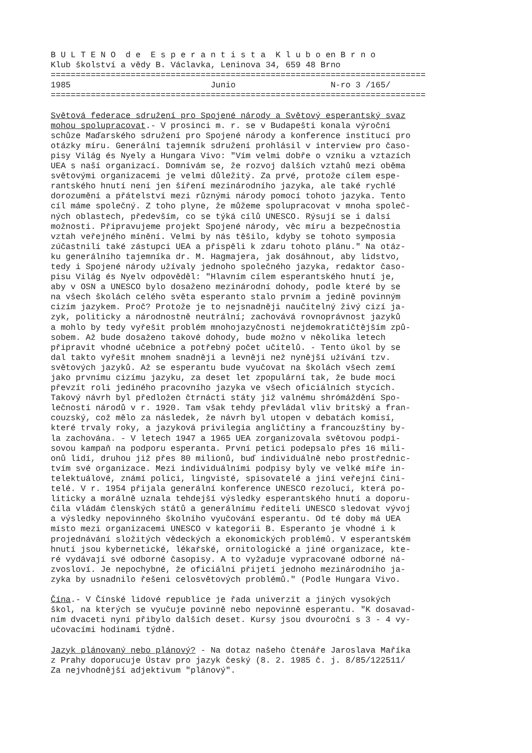B U L T E N O  d e  E s p e r a n t i s t a  K l u b o en B r n o
Klub školství a vědy B. Václavka, Leninova 34, 659 48 Brno
===========================================================================
1985                            Junio                   N-ro 3 /165/
===========================================================================

Světová federace sdružení pro Spojené národy a Světový esperantský svaz
mohou spolupracovat.- V prosinci m. r. se v Budapešti konala výroční
schůze Maďarského sdružení pro Spojené národy a konference institucí pro
otázky míru. Generální tajemník sdružení prohlásil v interview pro časo-
pisy Világ és Nyely a Hungara Vivo: "Vím velmi dobře o vzniku a vztazích
UEA s naší organizací. Domnívám se, že rozvoj dalších vztahů mezi oběma
světovými organizacemi je velmi důležitý. Za prvé, protože cílem espe-
rantského hnutí není jen šíření mezinárodního jazyka, ale také rychlé
dorozumění a přátelství mezi různými národy pomocí tohoto jazyka. Tento
cíl máme společný. Z toho plyne, že můžeme spolupracovat v mnoha společ-
ných oblastech, především, co se týká cílů UNESCO. Rýsují se i dalsí
možnosti. Připravujeme projekt Spojené národy, věc míru a bezpečnostia
vztah veřejného mínění. Velmi by nás těšilo, kdyby se tohoto symposia
zúčastnili také zástupci UEA a přispěli k zdaru tohoto plánu." Na otáz-
ku generálního tajemníka dr. M. Hagmajera, jak dosáhnout, aby lidstvo,
tedy i Spojené národy užívaly jednoho společného jazyka, redaktor časo-
pisu Világ és Nyelv odpověděl: "Hlavním cílem esperantského hnutí je,
aby v OSN a UNESCO bylo dosaženo mezinárodní dohody, podle které by se
na všech školách celého světa esperanto stalo prvním a jedině povinným
cizím jazykem. Proč? Protože je to nejsnadněji naučitelný živý cizí ja-
zyk, politicky a národnostně neutrální; zachovává rovnoprávnost jazyků
a mohlo by tedy vyřešit problém mnohojazyčnosti nejdemokratičtějším způ-
sobem. Až bude dosaženo takové dohody, bude možno v několika letech
připravit vhodné učebnice a potřebný počet učitelů. - Tento úkol by se
dal takto vyřešit mnohem snadněji a levněji než nynější užívání tzv.
světových jazyků. Až se esperantu bude vyučovat na školách všech zemí
jako prvnímu cizímu jazyku, za deset let zpopulární tak, že bude moci
převzít roli jediného pracovního jazyka ve všech oficiálních stycích.
Takový návrh byl předložen čtrnácti státy již valnému shrómáždění Spo-
lečnosti národů v r. 1920. Tam však tehdy převládal vliv britský a fran-
couzský, což mělo za následek, že návrh byl utopen v debatách komisí,
které trvaly roky, a jazyková privilegia angličtiny a francouzštiny by-
la zachována. - V letech 1947 a 1965 UEA zorganizovala světovou podpi-
sovou kampaň na podporu esperanta. První petici podepsalo přes 16 mili-
onů lidí, druhou již přes 80 milionů, buď individuálně nebo prostřednic-
tvím své organizace. Mezi individuálními podpisy byly ve velké míře in-
telektuálové, známí polici, lingvisté, spisovatelé a jiní veřejní čini-
telé. V r. 1954 přijala generální konference UNESCO rezoluci, která po-
liticky a morálně uznala tehdejší výsledky esperantského hnutí a doporu-
čila vládám členských států a generálnímu řediteli UNESCO sledovat vývoj
a výsledky nepovinného školního vyučování esperantu. Od té doby má UEA
místo mezi organizacemi UNESCO v kategorii B. Esperanto je vhodné i k
projednávání složitých vědeckých a ekonomických problémů. V esperantském
hnutí jsou kybernetické, lékařské, ornitologické a jiné organizace, kte-
ré vydávají své odborné časopisy. A to vyžaduje vypracované odborné ná-
zvosloví. Je nepochybné, že oficiální přijetí jednoho mezinárodního ja-
zyka by usnadnilo řešeni celosvětových problémů." (Podle Hungara Vivo.

Čína.- V Čínské lidové republice je řada univerzit a jiných vysokých
škol, na kterých se vyučuje povinně nebo nepovinně esperantu. "K dosavad-
ním dvaceti nyní přibylo dalších deset. Kursy jsou dvouroční s 3 - 4 vy-
učovacími hodinami týdně.

Jazyk plánovaný nebo plánový? - Na dotaz našeho čtenáře Jaroslava Maříka
z Prahy doporucuje Ústav pro jazyk český (8. 2. 1985 č. j. 8/85/122511/
Za nejvhodnější adjektivum "plánový".